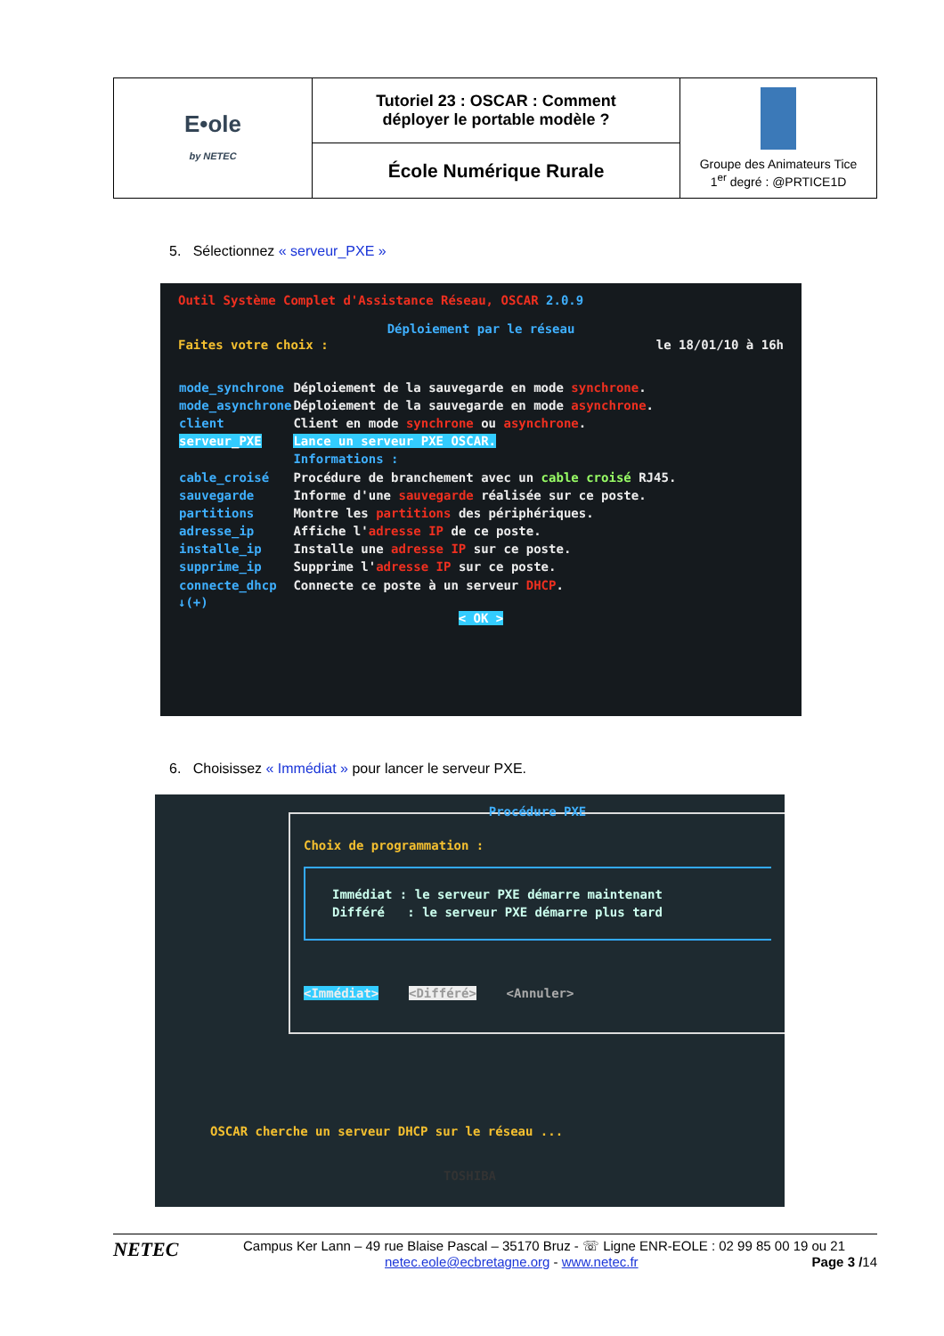| E•ole by NETEC | Tutoriel 23 : OSCAR : Comment déployer le portable modèle ? | Groupe des Animateurs Tice 1<sup>er</sup> degré : @PRTICE1D |
| | École Numérique Rurale | |
5. Sélectionnez « serveur_PXE »
Outil Système Complet d'Assistance Réseau, OSCAR 2.0.9
Déploiement par le réseau
Faites votre choix : le 18/01/10 à 16h
| mode_synchrone | Déploiement de la sauvegarde en mode synchrone . |
| mode_asynchrone | Déploiement de la sauvegarde en mode asynchrone . |
| client | Client en mode synchrone ou asynchrone . |
| serveur_PXE | Lance un serveur PXE OSCAR. |
| | Informations : |
| cable_croisé | Procédure de branchement avec un cable croisé RJ45. |
| sauvegarde | Informe d'une sauvegarde réalisée sur ce poste. |
| partitions | Montre les partitions des périphériques. |
| adresse_ip | Affiche l' adresse IP de ce poste. |
| installe_ip | Installe une adresse IP sur ce poste. |
| supprime_ip | Supprime l' adresse IP sur ce poste. |
| connecte_dhcp | Connecte ce poste à un serveur DHCP . |
↓(+)
< OK >
6. Choisissez « Immédiat » pour lancer le serveur PXE.
Procédure PXE
Choix de programmation :
Immédiat : le serveur PXE démarre maintenant
Différé : le serveur PXE démarre plus tard
<Immédiat> <Différé> <Annuler>
OSCAR cherche un serveur DHCP sur le réseau ...
TOSHIBA
NETEC
Campus Ker Lann – 49 rue Blaise Pascal – 35170 Bruz - ☏ Ligne ENR-EOLE : 02 99 85 00 19 ou 21
netec.eole@ecbretagne.org - www.netec.fr Page 3 /14